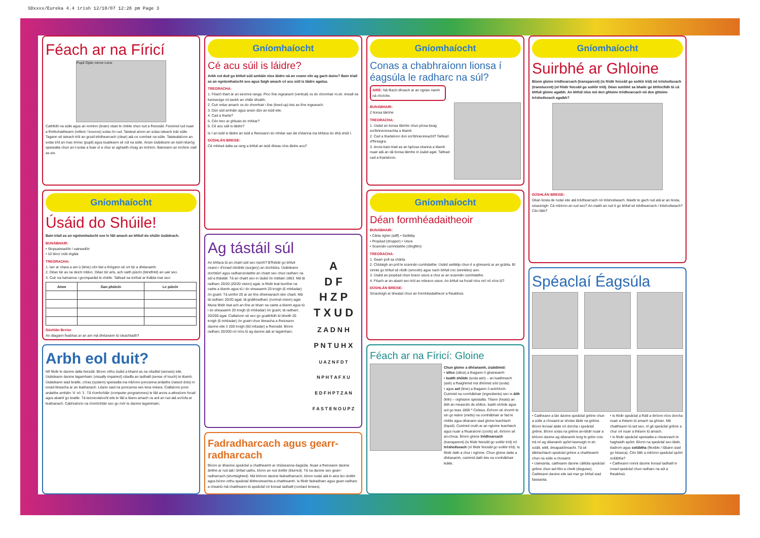SDxxxx/Eureka 4.4 irish 12/10/07 12:26 pm Page 3
Féach ar na Fíricí
Pupil Optic nerve Lens
Cathfidh na súile agus an inchinn (brain) obair le chéile chun rud a fheiceáil. Feicimid rud nuair a fhrithchaitheann (reflect / bounce) solas ón rud. Taisteal aíonn an solas isteach inár súile. Tagann sé isteach tríd an gcuid trédhearcach (clear) atá os comhair na súile. Taistealaíonn an solas tríd an mac imrisc (pupil) agus buaileann sé cúl na súile. Ansin úsáideann an tsúil néaróg speisialta chun an t-solas a fuair sí a chur ar aghaidh chuig an inchinn. Baineann an inchinn ciall as sin.
Gníomhaíocht
Úsáid do Shúile!
Bain triail as an ngníomhaíocht seo le fáil amach an bhfuil do shúile úsáideach.
BUNÁBHAIR:
• Stopuaireadóir / uaireadóir
• 10 bloc/ ciúb tógála
TREORACHA:
1. Iarr ar chara a am ú (time) cén fad a thógann sé ort túr a dhéanamh.
2. Déan túr as na deich mbloc. Déan túr arís, ach caith púicín (blindfold) an uair seo.
3. Cuir na hamanna i gcomparáid le chéile. Taifead na torthaí ar thábla mar seo:
| Ainm | Gan phúicín | Le púicín |
| --- | --- | --- |
Dúshlán Breise
An dtagann feabhas ar an am má dhéanann tú cleachtadh?
Arbh eol duit?
Níl féidir le daoine dalla feiceáil. Bíonn orthu úsáid a bhaint as na céadfaí (senses) eile. Úsáideann daoine lagamhairc (visually impaired) céadfa an tadhaill (sense of touch) le léamh. Úsáideann siad braille, córas (system) speisialta ina mbíonn poncanna ardaithe (raised dots) in ionad litreacha ar an leathanach. Léann siad na poncanna seo lena méara. Ciallaíonn ponc ardaithe amháin 'A' nó '1'. Tá ríomhchláir (computer programmes) le fáil anois a athraíonn focail agus abairtí go braille. Tá teicneolaíocht eile le fáil a léann amach os ard an rud atá scríofa ar leathanach. Cabhraíonn na ríomhchláir seo go mór le daoine lagamhairc.
Gníomhaíocht
Cé acu súil is láidre?
Arbh eol duit go bhfuil súil amháin níos láidre ná an ceann eile ag gach duine? Bain triail as an ngníomhaíocht seo agus faigh amach cé acu súil is láidre agatsa.
TREORACHA:
1. Féach thart ar an seomra ranga. Pioc líne ingearach (vertical) os do chomhair m.sh. imeall na fuinneoige nó taobh an chláir dhuibh.
2. Cuir méar amach os do chomhair i líne (lined up) leis an líne ingearach.
3. Dún súil amháin agus ansin dún an tsúil eile.
4. Cad a tharla?
5. Cén treo ar ghluais do mhéar?
6. Cé acu súil is láidre?
Is í an tsúil is láidre an tsúil a fheiceann do mhéar san áit chéanna ina bhfaca do dhá shúil í.
DÚSHLÁN BREISE:
Cé mhéad dalta sa rang a bhfuil an tsúil dheas níos láidre acu?
Ag tástáil súl
An bhfaca tú an chairt súil seo riamh? B'fhéidir go bhfuil ceann i d'ionad obráide (surgery) an dochtúra. Úsáideann dochtúirí agus radharceolaithe an chairt seo chun radharc na súl a thástáil. Tá an chairt seo in úsáid ón mbliain 1863. Má tá radharc 20/20 (20/20 vision) agat, is féidir leat bunlíne na cairte a léamh agus tú i do sheasamh 20 troigh (6 mhéadar) ón gcairt. Tá uimhir 20 ar an líne dheireanach den chairt. Má tá radharc 20/20 agat, tá gnáthradharc (normal vision) agat. Muna féidir leat ach an líne ar bharr na cairte a léamh agus tú i do sheasamh 20 troigh (6 mhéadar) ón gcairt, tá radharc 20/200 agat. Ciallaíonn sé seo go gcaithfidh tú bheith 20 troigh (6 mhéadar) ón gcairt chun litreacha a fheiceann daoine eile ó 200 troigh (60 méadar) a fheiceáil. Bíonn radharc 20/200 nó níos lú ag daoine atá ar lagamharc.
A
D F
H Z P
T X U D
Z A D N H
P N T U H X
U A Z N F D T
N P H T A F X U
E D F H P T Z A N
F A S T E N O U P Z
Fadradharcach agus gearr-radharcach
Bíonn ar dhaoine speáclaí a chaitheamh ar chúiseanna éagsúla. Nuair a fheiceann daoine áirithe ar rud atá i bhfad uathu, bíonn an rud doiléir (blurred). Tá na daoine seo gearr-radharcach (shortsighted). Má bhíonn daoine fadradharcach, bíonn rudaí atá in aice leo doiléir agus bíonn orthu speáclaí léitheoireachta a chaitheamh. Is féidir fadradharc agus gearr-radharc a cheartú má chaitheann tú speáclaí nó lionsaí tadhaill (contact lenses).
Gníomhaíocht
Conas a chabhraíonn lionsa í éagsúla le radharc na súl?
AIRE: Ná féach díreach ar an ngrian riamh ná choíche.
BUNÁBHAIR:
2 lionsa láimhe
TREORACHA:
1. Úsáid an lionsa láimhe chun píosa beag scríbhneoireachta a léamh.
2. Cad a tharlaíonn don scríbhneoireacht? Taifead d'fhreagra.
3. Anois bain triail as an bpíosa céanna a léamh nuair atá an dá lionsa láimhe in úsáid agat. Taifead cad a tharlaíonn.
Gníomhaíocht
Déan formhéadaitheoir
BUNÁBHAIR:
• Cárta righin (stiff) • Seilitéip
• Piopéad (dropper) • Uisce
• Scannán cumhdaithe (clingfilm)
TREORACHA:
1. Gearr poll sa chárta.
2. Clúdaigh an poll le scannán cumhdaithe. Úsáid seilitéip chun é a ghreamú ar an gcárta. Bí cinnte go bhfuil sé réidh (smooth) agus nach bhfuil roic (wrinkles) ann.
3. Úsáid an piopéad chun braon uisce a chur ar an scannán cumhdaithe.
4. Féach ar an abairt seo tríd an mbraon uisce. An bhfuil na focail níos mó nó níos lú?
DÚSHLÁN BREISE:
Smaoinigh ar bhealaí chun an formhéadaitheoir a fheabhsú.
Féach ar na Fíricí: Gloine
Chun gloine a dhéanamh, úsáidimid:
• silice (silica) a thagann ó ghaineamh
• luaith shóide (soda ash) – an luaithreach (ash) a fhaighimid má dhóimid sód (soda)
• agus aol (lime) a thagann ó aolchloch.
Cuirimid na comhábhair (ingredients) seo in áith (kiln) – oigheann speisialta. Téann (heats) an áith an meascán de shilice, luaith shóide agus aol go teas 1800 º Celsius. Éiríonn sé chomh te sin go leánn (melts) na comhábhair ar fad le chéile agus déanann siad gloine leachtach (liquid). Cuirimid cruth ar an ngloine leachtach agus nuair a fhuaraíonn (cools) sé, éiríonn sé an-chrua. Bíonn gloine trédhearcach (transparent) (is féidir feiceáil go soiléir tríd) nó tréshoilseach (ní féidir feiceáil go soiléir tríd). Is féidir dath a chur i ngloine. Chun gloine daite a dhéanamh, cuirimid dath leis na comhábhair leáite.
Gníomhaíocht
Suirbhé ar Ghloine
Bíonn gloine trédhearcach (transparent) (is féidir feiceáil go soiléir tríd) nó tréshoilseach (translucent) (ní féidir feiceáil go soiléir tríd). Déan suirbhé sa bhaile go bhfeicfidh tú cá bhfuil gloine agaibh. An bhfuil níos mó den ghloine trédhearcach nó den ghloine tréshoilseach agaibh?
DÚSHLÁN BREISE:
Déan liosta de rudaí eile atá trédhearcach nó tréshoilseach. Maidir le gach rud atá ar an liosta, smaoinigh: Cá mbíonn an rud seo? An maith an rud é go bhfuil sé trédhearcach / tréshoilseach? Cén fáth?
Spéaclaí Éagsúla
• Caitheann a lán daoine speáclaí gréine chun a súile a chosaint ar sholas láidir na gréine. Bíonn lionsaí daite nó dorcha i speáclaí gréine. Bíonn solas na gréine an-láidir nuair a bhíonn daoine ag déanamh boig le gréin cois trá nó ag déanamh spóirt lasmuigh m.sh. sciáil, eitilt, dreapadóireacht. Tá sé tábhachtach speáclaí gréine a chaitheamh chun na súile a chosaint.
• Uaireanta, caitheann daoine cáiliúla speáclaí gréine chun iad féin a cheilt (disguise). Caitheann daoine eile iad mar go bhfuil siad faiseanta.
• Is féidir speáclaí a fháil a éiríonn níos dorcha nuair a théann tú amach sa ghrian. Má chaitheann tú iad seo, ní gá speáclaí gréine a chur ort nuair a théann tú amach.
• Is féidir speáclaí speisialta a cheannach le haghaidh spóirt. Bíonn na speáclaí seo láidir, éadrom agus solúbtha (flexible / lúbann siad go héasca). Cén fáth a mbíonn speáclaí spóirt solúbtha?
• Caitheann roinnt daoine lionsaí tadhaill in ionad speáclaí chun radharc na súl a fheabhsú.